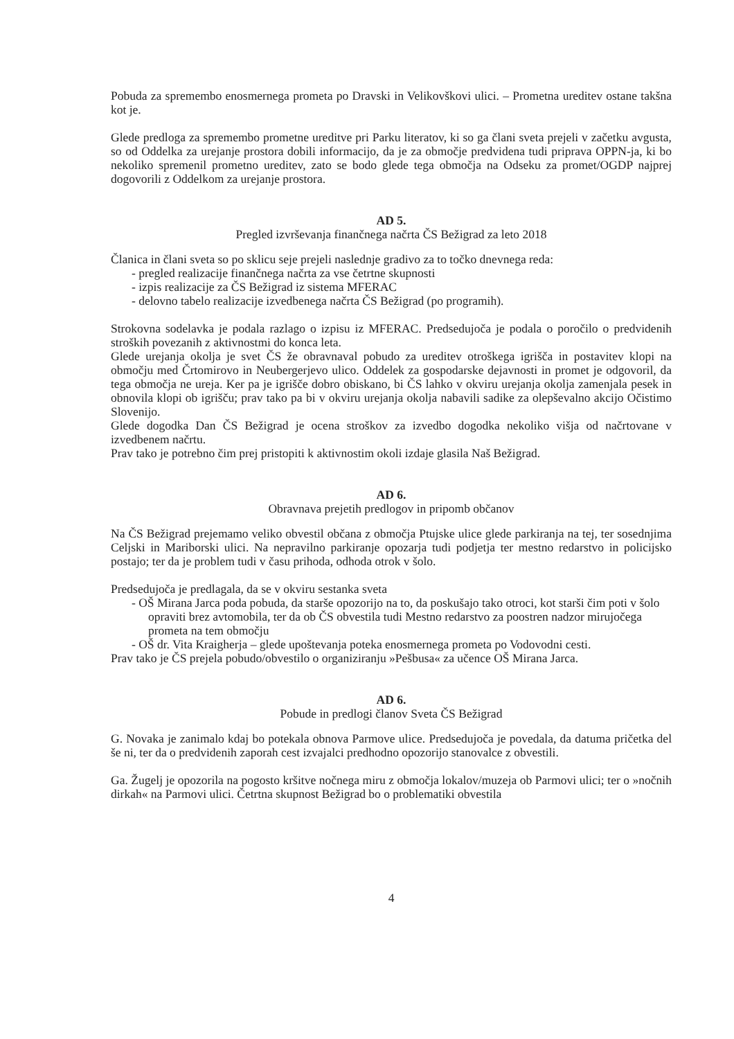Pobuda za spremembo enosmernega prometa po Dravski in Velikovškovi ulici. – Prometna ureditev ostane takšna kot je.
Glede predloga za spremembo prometne ureditve pri Parku literatov, ki so ga člani sveta prejeli v začetku avgusta, so od Oddelka za urejanje prostora dobili informacijo, da je za območje predvidena tudi priprava OPPN-ja, ki bo nekoliko spremenil prometno ureditev, zato se bodo glede tega območja na Odseku za promet/OGDP najprej dogovorili z Oddelkom za urejanje prostora.
AD 5.
Pregled izvrševanja finančnega načrta ČS Bežigrad za leto 2018
Članica in člani sveta so po sklicu seje prejeli naslednje gradivo za to točko dnevnega reda:
- pregled realizacije finančnega načrta za vse četrtne skupnosti
- izpis realizacije za ČS Bežigrad iz sistema MFERAC
- delovno tabelo realizacije izvedbenega načrta ČS Bežigrad (po programih).
Strokovna sodelavka je podala razlago o izpisu iz MFERAC. Predsedujoča je podala o poročilo o predvidenih stroških povezanih z aktivnostmi do konca leta.
Glede urejanja okolja je svet ČS že obravnaval pobudo za ureditev otroškega igrišča in postavitev klopi na območju med Črtomirovo in Neubergerjevo ulico. Oddelek za gospodarske dejavnosti in promet je odgovoril, da tega območja ne ureja. Ker pa je igrišče dobro obiskano, bi ČS lahko v okviru urejanja okolja zamenjala pesek in obnovila klopi ob igrišču; prav tako pa bi v okviru urejanja okolja nabavili sadike za olepševalno akcijo Očistimo Slovenijo.
Glede dogodka Dan ČS Bežigrad je ocena stroškov za izvedbo dogodka nekoliko višja od načrtovane v izvedbenem načrtu.
Prav tako je potrebno čim prej pristopiti k aktivnostim okoli izdaje glasila Naš Bežigrad.
AD 6.
Obravnava prejetih predlogov in pripomb občanov
Na ČS Bežigrad prejemamo veliko obvestil občana z območja Ptujske ulice glede parkiranja na tej, ter sosednjima Celjski in Mariborski ulici. Na nepravilno parkiranje opozarja tudi podjetja ter mestno redarstvo in policijsko postajo; ter da je problem tudi v času prihoda, odhoda otrok v šolo.
Predsedujoča je predlagala, da se v okviru sestanka sveta
- OŠ Mirana Jarca poda pobuda, da starše opozorijo na to, da poskušajo tako otroci, kot starši čim poti v šolo opraviti brez avtomobila, ter da ob ČS obvestila tudi Mestno redarstvo za poostren nadzor mirujočega prometa na tem območju
- OŠ dr. Vita Kraigherja – glede upoštevanja poteka enosmernega prometa po Vodovodni cesti.
Prav tako je ČS prejela pobudo/obvestilo o organiziranju »Pešbusa« za učence OŠ Mirana Jarca.
AD 6.
Pobude in predlogi članov Sveta ČS Bežigrad
G. Novaka je zanimalo kdaj bo potekala obnova Parmove ulice. Predsedujoča je povedala, da datuma pričetka del še ni, ter da o predvidenih zaporah cest izvajalci predhodno opozorijo stanovalce z obvestili.
Ga. Žugelj je opozorila na pogosto kršitve nočnega miru z območja lokalov/muzeja ob Parmovi ulici; ter o »nočnih dirkah« na Parmovi ulici. Četrtna skupnost Bežigrad bo o problematiki obvestila
4